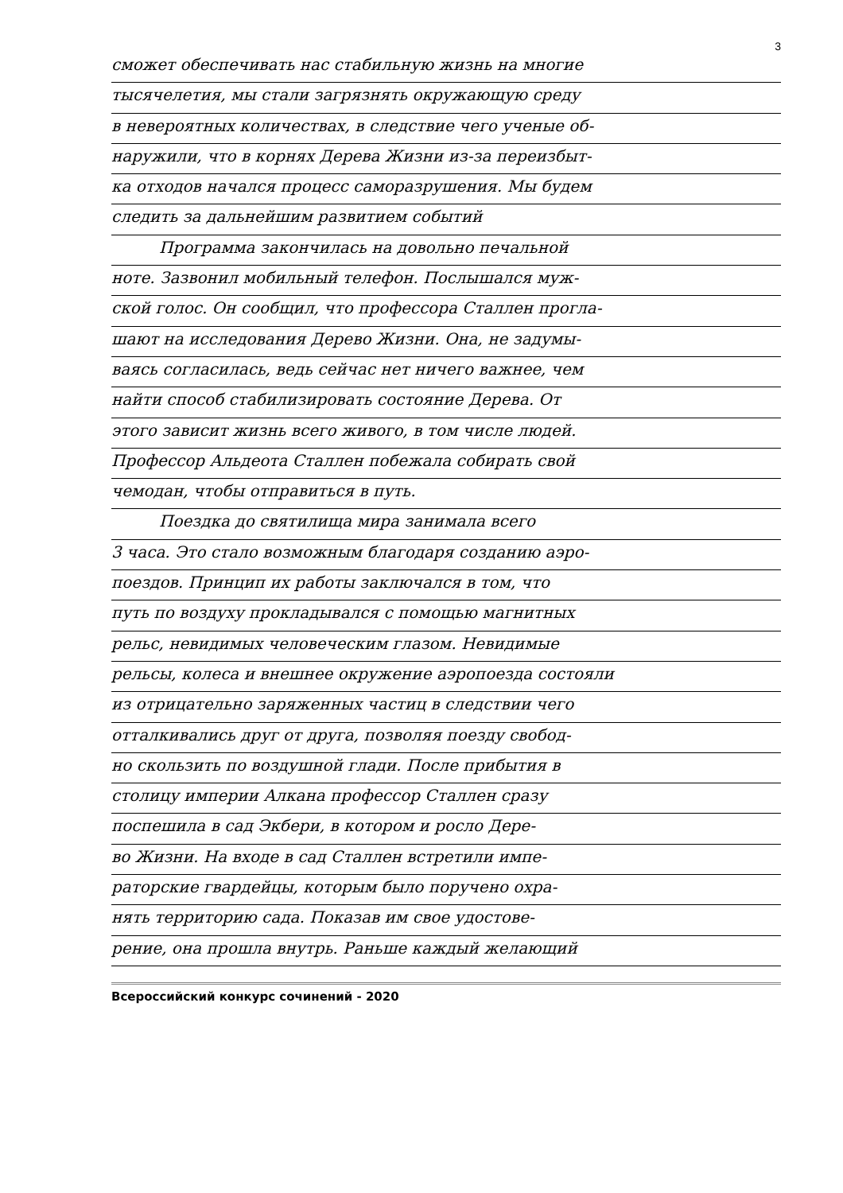3
сможет обеспечивать нас стабильную жизнь на многие
тысячелетия, мы стали загрязнять окружающую среду
в невероятных количествах, в следствие чего ученые об-
наружили, что в корнях Дерева Жизни из-за переизбыт-
ка отходов начался процесс саморазрушения. Мы будем
следить за дальнейшим развитием событий
   Программа закончилась на довольно печальной
ноте. Зазвонил мобильный телефон. Послышался муж-
ской голос. Он сообщил, что профессора Сталлен прогла-
шают на исследования Дерево Жизни. Она, не задумы-
ваясь согласилась, ведь сейчас нет ничего важнее, чем
найти способ стабилизировать состояние Дерева. От
этого зависит жизнь всего живого, в том числе людей.
Профессор Альдеота Сталлен побежала собирать свой
чемодан, чтобы отправиться в путь.
   Поездка до святилища мира занимала всего
3 часа. Это стало возможным благодаря созданию аэро-
поездов. Принцип их работы заключался в том, что
путь по воздуху прокладывался с помощью магнитных
рельс, невидимых человеческим глазом. Невидимые
рельсы, колеса и внешнее окружение аэропоезда состояли
из отрицательно заряженных частиц в следствии чего
отталкивались друг от друга, позволяя поезду свобод-
но скользить по воздушной глади. После прибытия в
столицу империи Алкана профессор Сталлен сразу
поспешила в сад Экбери, в котором и росло Дере-
во Жизни. На входе в сад Сталлен встретили импе-
раторские гвардейцы, которым было поручено охра-
нять территорию сада. Показав им свое удостове-
рение, она прошла внутрь. Раньше каждый желающий
Всероссийский конкурс сочинений - 2020